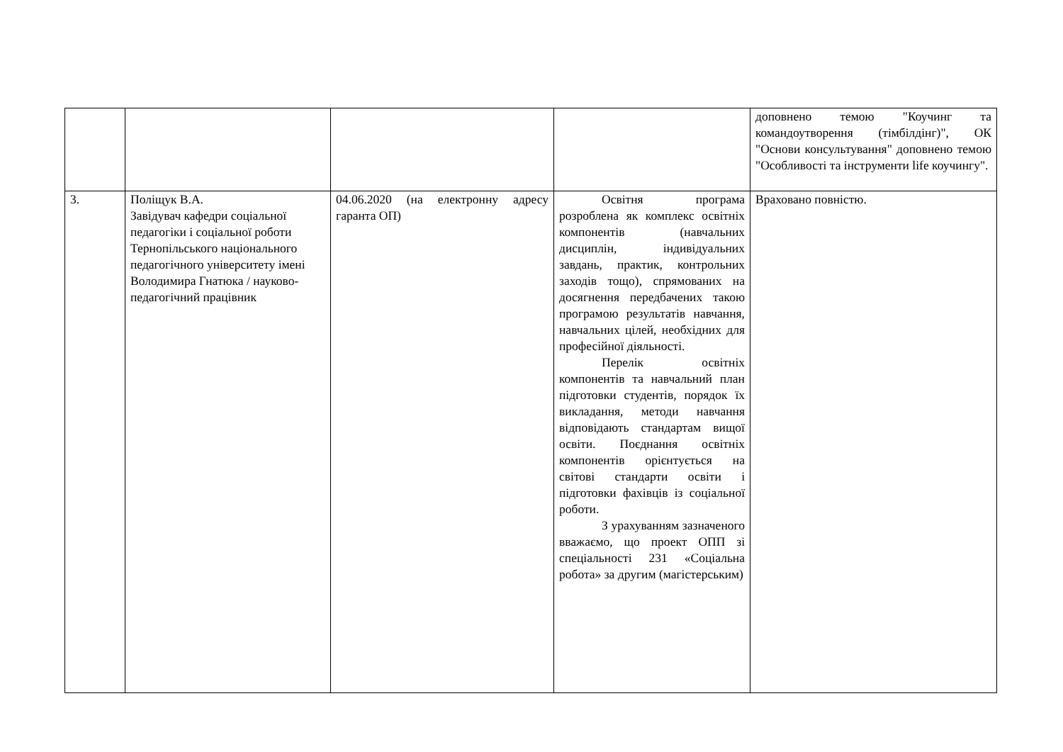| | | | | доповнено темою "Коучинг та командоутворення (тімбілдінг)", ОК "Основи консультування" доповнено темою "Особливості та інструменти life коучингу". |
| 3. | Поліщук В.А. Завідувач кафедри соціальної педагогіки і соціальної роботи Тернопільського національного педагогічного університету імені Володимира Гнатюка / науково-педагогічний працівник | 04.06.2020 (на електронну адресу гаранта ОП) | Освітня програма розроблена як комплекс освітніх компонентів (навчальних дисциплін, індивідуальних завдань, практик, контрольних заходів тощо), спрямованих на досягнення передбачених такою програмою результатів навчання, навчальних цілей, необхідних для професійної діяльності. Перелік освітніх компонентів та навчальний план підготовки студентів, порядок їх викладання, методи навчання відповідають стандартам вищої освіти. Поєднання освітніх компонентів орієнтується на світові стандарти освіти і підготовки фахівців із соціальної роботи. З урахуванням зазначеного вважаємо, що проект ОПП зі спеціальності 231 «Соціальна робота» за другим (магістерським) | Враховано повністю. |